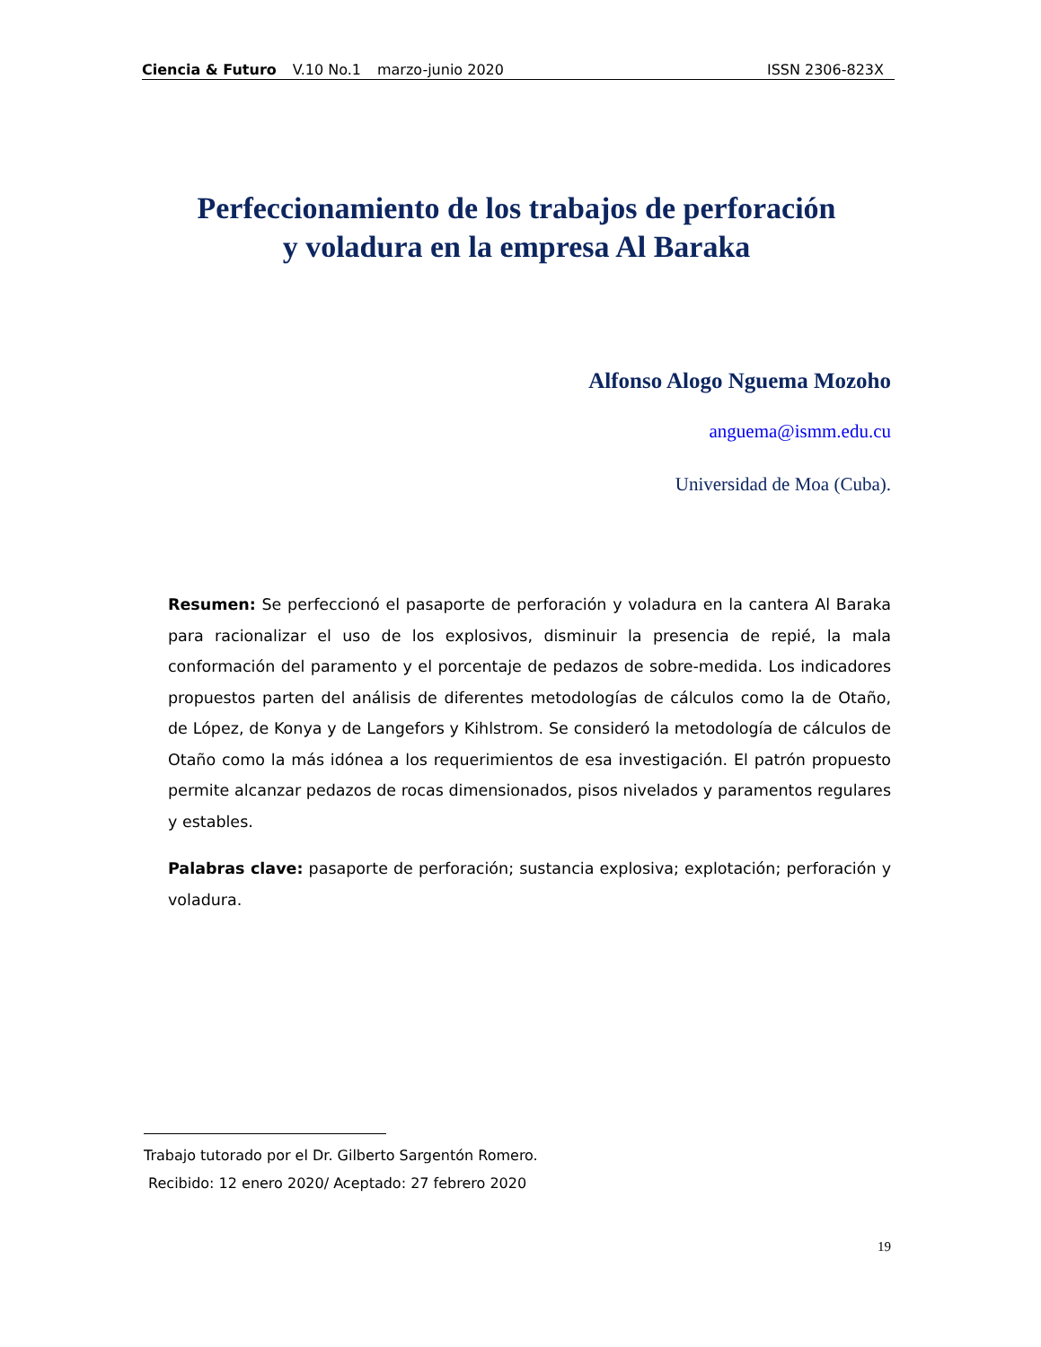Ciencia & Futuro V.10 No.1 marzo-junio 2020 ISSN 2306-823X
Perfeccionamiento de los trabajos de perforación
y voladura en la empresa Al Baraka
Alfonso Alogo Nguema Mozoho
anguema@ismm.edu.cu
Universidad de Moa (Cuba).
Resumen: Se perfeccionó el pasaporte de perforación y voladura en la cantera Al Baraka para racionalizar el uso de los explosivos, disminuir la presencia de repié, la mala conformación del paramento y el porcentaje de pedazos de sobre-medida. Los indicadores propuestos parten del análisis de diferentes metodologías de cálculos como la de Otaño, de López, de Konya y de Langefors y Kihlstrom. Se consideró la metodología de cálculos de Otaño como la más idónea a los requerimientos de esa investigación. El patrón propuesto permite alcanzar pedazos de rocas dimensionados, pisos nivelados y paramentos regulares y estables.
Palabras clave: pasaporte de perforación; sustancia explosiva; explotación; perforación y voladura.
Trabajo tutorado por el Dr. Gilberto Sargentón Romero.
Recibido: 12 enero 2020/ Aceptado: 27 febrero 2020
19